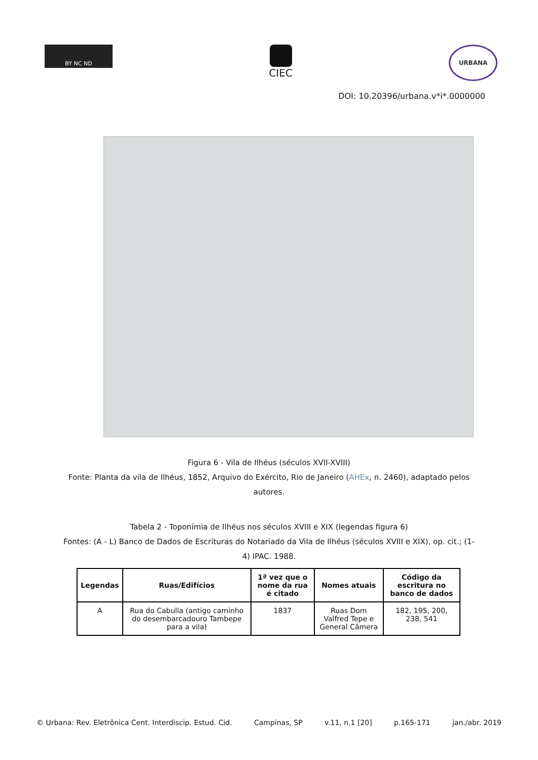BY NC ND
CIEC
URBANA
DOI: 10.20396/urbana.v*i*.0000000
Figura 6 - Vila de Ilhéus (séculos XVII-XVIII)
Fonte: Planta da vila de Ilhéus, 1852, Arquivo do Exército, Rio de Janeiro (AHEx, n. 2460), adaptado pelos autores.
Tabela 2 - Toponímia de Ilhéus nos séculos XVIII e XIX (legendas figura 6)
Fontes: (A - L) Banco de Dados de Escrituras do Notariado da Vila de Ilhéus (séculos XVIII e XIX), op. cit.; (1-4) IPAC. 1988.
| Legendas | Ruas/Edifícios | 1ª vez que o nome da rua é citado | Nomes atuais | Código da escritura no banco de dados |
| --- | --- | --- | --- | --- |
| A | Rua do Cabulla (antigo caminho do desembarcadouro Tambepe para a vila) | 1837 | Ruas Dom Valfred Tepe e General Câmera | 182, 195, 200, 238, 541 |
© Urbana: Rev. Eletrônica Cent. Interdiscip. Estud. Cid. Campinas, SP v.11, n.1 [20] p.165-171 jan./abr. 2019